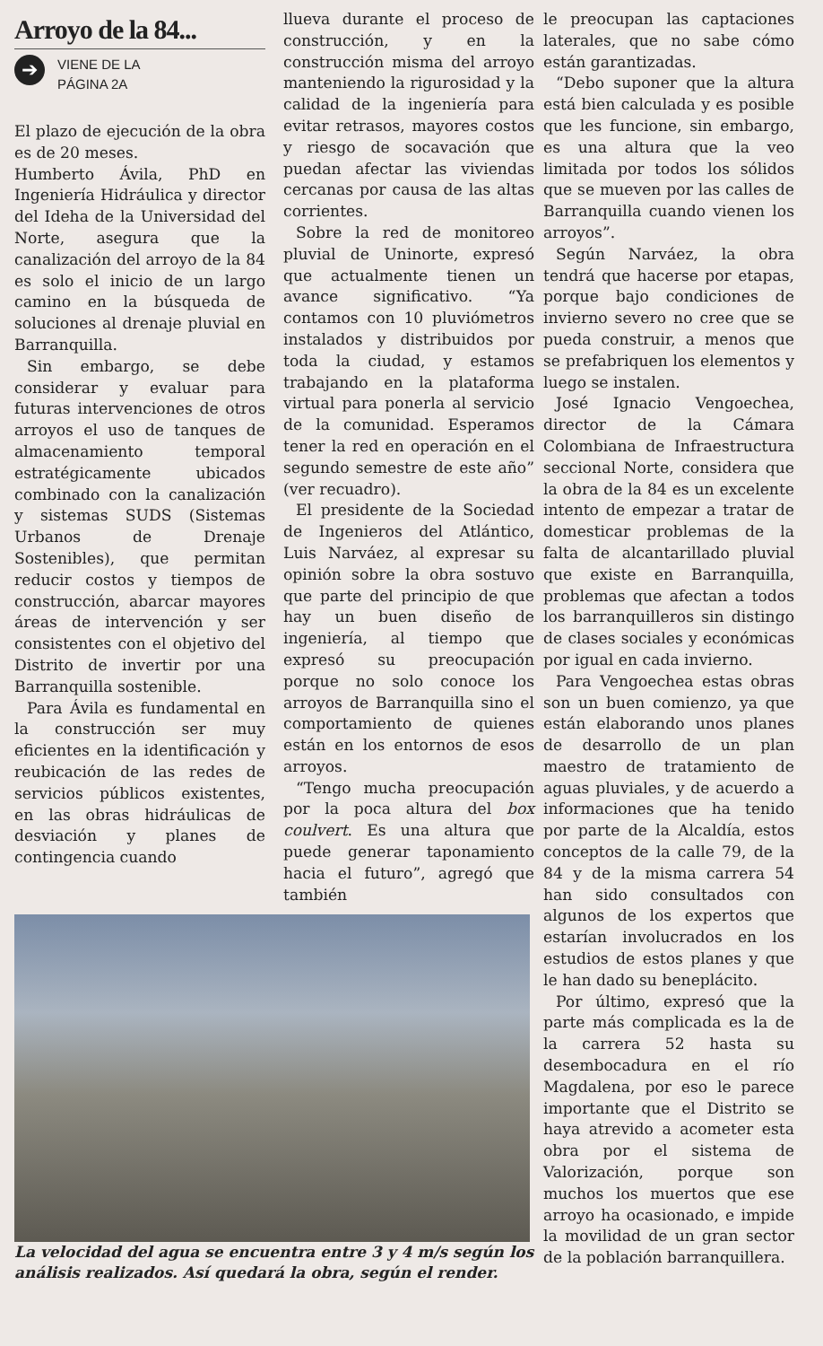Arroyo de la 84...
➔
VIENE DE LA
PÁGINA 2A
El plazo de ejecución de la obra es de 20 meses.
Humberto Ávila, PhD en Ingeniería Hidráulica y director del Ideha de la Universidad del Norte, asegura que la canalización del arroyo de la 84 es solo el inicio de un largo camino en la búsqueda de soluciones al drenaje pluvial en Barranquilla.
Sin embargo, se debe considerar y evaluar para futuras intervenciones de otros arroyos el uso de tanques de almacenamiento temporal estratégicamente ubicados combinado con la canalización y sistemas SUDS (Sistemas Urbanos de Drenaje Sostenibles), que permitan reducir costos y tiempos de construcción, abarcar mayores áreas de intervención y ser consistentes con el objetivo del Distrito de invertir por una Barranquilla sostenible.
Para Ávila es fundamental en la construcción ser muy eficientes en la identificación y reubicación de las redes de servicios públicos existentes, en las obras hidráulicas de desviación y planes de contingencia cuando
llueva durante el proceso de construcción, y en la construcción misma del arroyo manteniendo la rigurosidad y la calidad de la ingeniería para evitar retrasos, mayores costos y riesgo de socavación que puedan afectar las viviendas cercanas por causa de las altas corrientes.
Sobre la red de monitoreo pluvial de Uninorte, expresó que actualmente tienen un avance significativo. “Ya contamos con 10 pluviómetros instalados y distribuidos por toda la ciudad, y estamos trabajando en la plataforma virtual para ponerla al servicio de la comunidad. Esperamos tener la red en operación en el segundo semestre de este año” (ver recuadro).
El presidente de la Sociedad de Ingenieros del Atlántico, Luis Narváez, al expresar su opinión sobre la obra sostuvo que parte del principio de que hay un buen diseño de ingeniería, al tiempo que expresó su preocupación porque no solo conoce los arroyos de Barranquilla sino el comportamiento de quienes están en los entornos de esos arroyos.
“Tengo mucha preocupación por la poca altura del box coulvert. Es una altura que puede generar taponamiento hacia el futuro”, agregó que también
La velocidad del agua se encuentra entre 3 y 4 m/s según los análisis realizados. Así quedará la obra, según el render.
le preocupan las captaciones laterales, que no sabe cómo están garantizadas.
“Debo suponer que la altura está bien calculada y es posible que les funcione, sin embargo, es una altura que la veo limitada por todos los sólidos que se mueven por las calles de Barranquilla cuando vienen los arroyos”.
Según Narváez, la obra tendrá que hacerse por etapas, porque bajo condiciones de invierno severo no cree que se pueda construir, a menos que se prefabriquen los elementos y luego se instalen.
José Ignacio Vengoechea, director de la Cámara Colombiana de Infraestructura seccional Norte, considera que la obra de la 84 es un excelente intento de empezar a tratar de domesticar problemas de la falta de alcantarillado pluvial que existe en Barranquilla, problemas que afectan a todos los barranquilleros sin distingo de clases sociales y económicas por igual en cada invierno.
Para Vengoechea estas obras son un buen comienzo, ya que están elaborando unos planes de desarrollo de un plan maestro de tratamiento de aguas pluviales, y de acuerdo a informaciones que ha tenido por parte de la Alcaldía, estos conceptos de la calle 79, de la 84 y de la misma carrera 54 han sido consultados con algunos de los expertos que estarían involucrados en los estudios de estos planes y que le han dado su beneplácito.
Por último, expresó que la parte más complicada es la de la carrera 52 hasta su desembocadura en el río Magdalena, por eso le parece importante que el Distrito se haya atrevido a acometer esta obra por el sistema de Valorización, porque son muchos los muertos que ese arroyo ha ocasionado, e impide la movilidad de un gran sector de la población barranquillera.